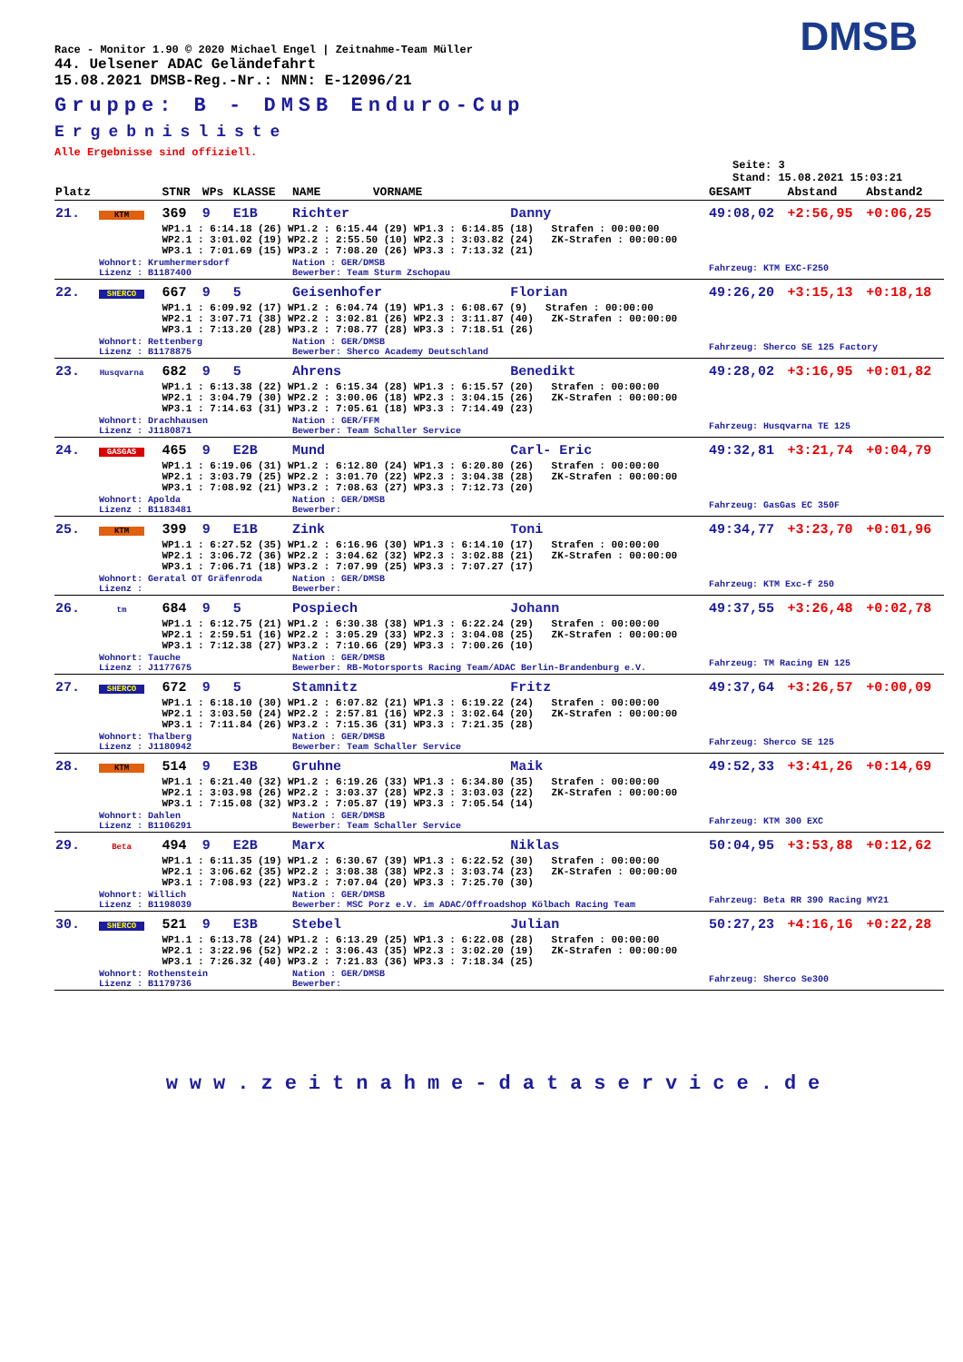DMSB
Race - Monitor 1.90 © 2020 Michael Engel | Zeitnahme-Team Müller
44. Uelsener ADAC Geländefahrt
15.08.2021 DMSB-Reg.-Nr.: NMN: E-12096/21
Gruppe: B - DMSB Enduro-Cup
Ergebnisliste
Alle Ergebnisse sind offiziell.
Seite: 3
Stand: 15.08.2021 15:03:21
| Platz | | STNR | WPs | KLASSE | NAME | VORNAME | | GESAMT | Abstand | Abstand2 |
| --- | --- | --- | --- | --- | --- | --- | --- | --- | --- | --- |
| 21. | KTM | 369 | 9 | E1B | Richter | | Danny | 49:08,02 | +2:56,95 | +0:06,25 |
| | | WP1.1 : 6:14.18 (26) WP1.2 : 6:15.44 (29) WP1.3 : 6:14.85 (18) Strafen : 00:00:00 WP2.1 : 3:01.02 (19) WP2.2 : 2:55.50 (10) WP2.3 : 3:03.82 (24) ZK-Strafen : 00:00:00 WP3.1 : 7:01.69 (15) WP3.2 : 7:08.20 (26) WP3.3 : 7:13.32 (21) | | | | | | | | |
| | Wohnort: Krumhermersdorf Lizenz : B1187400 | | | | Nation : GER/DMSB Bewerber: Team Sturm Zschopau | | | Fahrzeug: KTM EXC-F250 | | |
| 22. | SHERCO | 667 | 9 | 5 | Geisenhofer | | Florian | 49:26,20 | +3:15,13 | +0:18,18 |
| | | WP1.1 : 6:09.92 (17) WP1.2 : 6:04.74 (19) WP1.3 : 6:08.67 (9) Strafen : 00:00:00 WP2.1 : 3:07.71 (38) WP2.2 : 3:02.81 (26) WP2.3 : 3:11.87 (40) ZK-Strafen : 00:00:00 WP3.1 : 7:13.20 (28) WP3.2 : 7:08.77 (28) WP3.3 : 7:18.51 (26) | | | | | | | | |
| | Wohnort: Rettenberg Lizenz : B1178875 | | | | Nation : GER/DMSB Bewerber: Sherco Academy Deutschland | | | Fahrzeug: Sherco SE 125 Factory | | |
| 23. | Husqvarna | 682 | 9 | 5 | Ahrens | | Benedikt | 49:28,02 | +3:16,95 | +0:01,82 |
| | | WP1.1 : 6:13.38 (22) WP1.2 : 6:15.34 (28) WP1.3 : 6:15.57 (20) Strafen : 00:00:00 WP2.1 : 3:04.79 (30) WP2.2 : 3:00.06 (18) WP2.3 : 3:04.15 (26) ZK-Strafen : 00:00:00 WP3.1 : 7:14.63 (31) WP3.2 : 7:05.61 (18) WP3.3 : 7:14.49 (23) | | | | | | | | |
| | Wohnort: Drachhausen Lizenz : J1180871 | | | | Nation : GER/FFM Bewerber: Team Schaller Service | | | Fahrzeug: Husqvarna TE 125 | | |
| 24. | GASGAS | 465 | 9 | E2B | Mund | | Carl- Eric | 49:32,81 | +3:21,74 | +0:04,79 |
| | | WP1.1 : 6:19.06 (31) WP1.2 : 6:12.80 (24) WP1.3 : 6:20.80 (26) Strafen : 00:00:00 WP2.1 : 3:03.79 (25) WP2.2 : 3:01.70 (22) WP2.3 : 3:04.38 (28) ZK-Strafen : 00:00:00 WP3.1 : 7:08.92 (21) WP3.2 : 7:08.63 (27) WP3.3 : 7:12.73 (20) | | | | | | | | |
| | Wohnort: Apolda Lizenz : B1183481 | | | | Nation : GER/DMSB Bewerber: | | | Fahrzeug: GasGas EC 350F | | |
| 25. | KTM | 399 | 9 | E1B | Zink | | Toni | 49:34,77 | +3:23,70 | +0:01,96 |
| | | WP1.1 : 6:27.52 (35) WP1.2 : 6:16.96 (30) WP1.3 : 6:14.10 (17) Strafen : 00:00:00 WP2.1 : 3:06.72 (36) WP2.2 : 3:04.62 (32) WP2.3 : 3:02.88 (21) ZK-Strafen : 00:00:00 WP3.1 : 7:06.71 (18) WP3.2 : 7:07.99 (25) WP3.3 : 7:07.27 (17) | | | | | | | | |
| | Wohnort: Geratal OT Gräfenroda Lizenz : | | | | Nation : GER/DMSB Bewerber: | | | Fahrzeug: KTM Exc-f 250 | | |
| 26. | tm | 684 | 9 | 5 | Pospiech | | Johann | 49:37,55 | +3:26,48 | +0:02,78 |
| | | WP1.1 : 6:12.75 (21) WP1.2 : 6:30.38 (38) WP1.3 : 6:22.24 (29) Strafen : 00:00:00 WP2.1 : 2:59.51 (16) WP2.2 : 3:05.29 (33) WP2.3 : 3:04.08 (25) ZK-Strafen : 00:00:00 WP3.1 : 7:12.38 (27) WP3.2 : 7:10.66 (29) WP3.3 : 7:00.26 (10) | | | | | | | | |
| | Wohnort: Tauche Lizenz : J1177675 | | | | Nation : GER/DMSB Bewerber: RB-Motorsports Racing Team/ADAC Berlin-Brandenburg e.V. | | | Fahrzeug: TM Racing EN 125 | | |
| 27. | SHERCO | 672 | 9 | 5 | Stamnitz | | Fritz | 49:37,64 | +3:26,57 | +0:00,09 |
| | | WP1.1 : 6:18.10 (30) WP1.2 : 6:07.82 (21) WP1.3 : 6:19.22 (24) Strafen : 00:00:00 WP2.1 : 3:03.50 (24) WP2.2 : 2:57.81 (16) WP2.3 : 3:02.64 (20) ZK-Strafen : 00:00:00 WP3.1 : 7:11.84 (26) WP3.2 : 7:15.36 (31) WP3.3 : 7:21.35 (28) | | | | | | | | |
| | Wohnort: Thalberg Lizenz : J1180942 | | | | Nation : GER/DMSB Bewerber: Team Schaller Service | | | Fahrzeug: Sherco SE 125 | | |
| 28. | KTM | 514 | 9 | E3B | Gruhne | | Maik | 49:52,33 | +3:41,26 | +0:14,69 |
| | | WP1.1 : 6:21.40 (32) WP1.2 : 6:19.26 (33) WP1.3 : 6:34.80 (35) Strafen : 00:00:00 WP2.1 : 3:03.98 (26) WP2.2 : 3:03.37 (28) WP2.3 : 3:03.03 (22) ZK-Strafen : 00:00:00 WP3.1 : 7:15.08 (32) WP3.2 : 7:05.87 (19) WP3.3 : 7:05.54 (14) | | | | | | | | |
| | Wohnort: Dahlen Lizenz : B1106291 | | | | Nation : GER/DMSB Bewerber: Team Schaller Service | | | Fahrzeug: KTM 300 EXC | | |
| 29. | Beta | 494 | 9 | E2B | Marx | | Niklas | 50:04,95 | +3:53,88 | +0:12,62 |
| | | WP1.1 : 6:11.35 (19) WP1.2 : 6:30.67 (39) WP1.3 : 6:22.52 (30) Strafen : 00:00:00 WP2.1 : 3:06.62 (35) WP2.2 : 3:08.38 (38) WP2.3 : 3:03.74 (23) ZK-Strafen : 00:00:00 WP3.1 : 7:08.93 (22) WP3.2 : 7:07.04 (20) WP3.3 : 7:25.70 (30) | | | | | | | | |
| | Wohnort: Willich Lizenz : B1198039 | | | | Nation : GER/DMSB Bewerber: MSC Porz e.V. im ADAC/Offroadshop Kölbach Racing Team | | | Fahrzeug: Beta RR 390 Racing MY21 | | |
| 30. | SHERCO | 521 | 9 | E3B | Stebel | | Julian | 50:27,23 | +4:16,16 | +0:22,28 |
| | | WP1.1 : 6:13.78 (24) WP1.2 : 6:13.29 (25) WP1.3 : 6:22.08 (28) Strafen : 00:00:00 WP2.1 : 3:22.96 (52) WP2.2 : 3:06.43 (35) WP2.3 : 3:02.20 (19) ZK-Strafen : 00:00:00 WP3.1 : 7:26.32 (40) WP3.2 : 7:21.83 (36) WP3.3 : 7:18.34 (25) | | | | | | | | |
| | Wohnort: Rothenstein Lizenz : B1179736 | | | | Nation : GER/DMSB Bewerber: | | | Fahrzeug: Sherco Se300 | | |
www.zeitnahme-dataservice.de